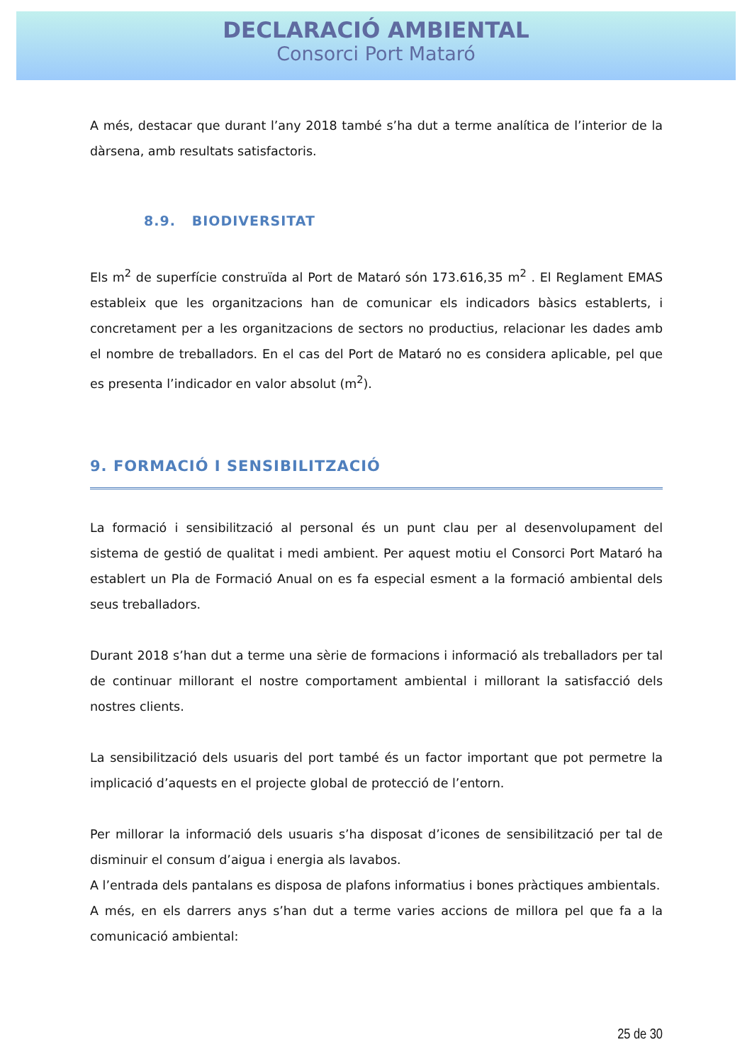DECLARACIÓ AMBIENTAL
Consorci Port Mataró
A més, destacar que durant l’any 2018 també s’ha dut a terme analítica de l’interior de la dàrsena, amb resultats satisfactoris.
8.9. BIODIVERSITAT
Els m<sup>2</sup> de superfície construïda al Port de Mataró són 173.616,35 m<sup>2</sup> . El Reglament EMAS estableix que les organitzacions han de comunicar els indicadors bàsics establerts, i concretament per a les organitzacions de sectors no productius, relacionar les dades amb el nombre de treballadors. En el cas del Port de Mataró no es considera aplicable, pel que es presenta l’indicador en valor absolut (m<sup>2</sup>).
9. FORMACIÓ I SENSIBILITZACIÓ
La formació i sensibilització al personal és un punt clau per al desenvolupament del sistema de gestió de qualitat i medi ambient. Per aquest motiu el Consorci Port Mataró ha establert un Pla de Formació Anual on es fa especial esment a la formació ambiental dels seus treballadors.
Durant 2018 s’han dut a terme una sèrie de formacions i informació als treballadors per tal de continuar millorant el nostre comportament ambiental i millorant la satisfacció dels nostres clients.
La sensibilització dels usuaris del port també és un factor important que pot permetre la implicació d’aquests en el projecte global de protecció de l’entorn.
Per millorar la informació dels usuaris s’ha disposat d’icones de sensibilització per tal de disminuir el consum d’aigua i energia als lavabos.
A l’entrada dels pantalans es disposa de plafons informatius i bones pràctiques ambientals.
A més, en els darrers anys s’han dut a terme varies accions de millora pel que fa a la comunicació ambiental:
25 de 30